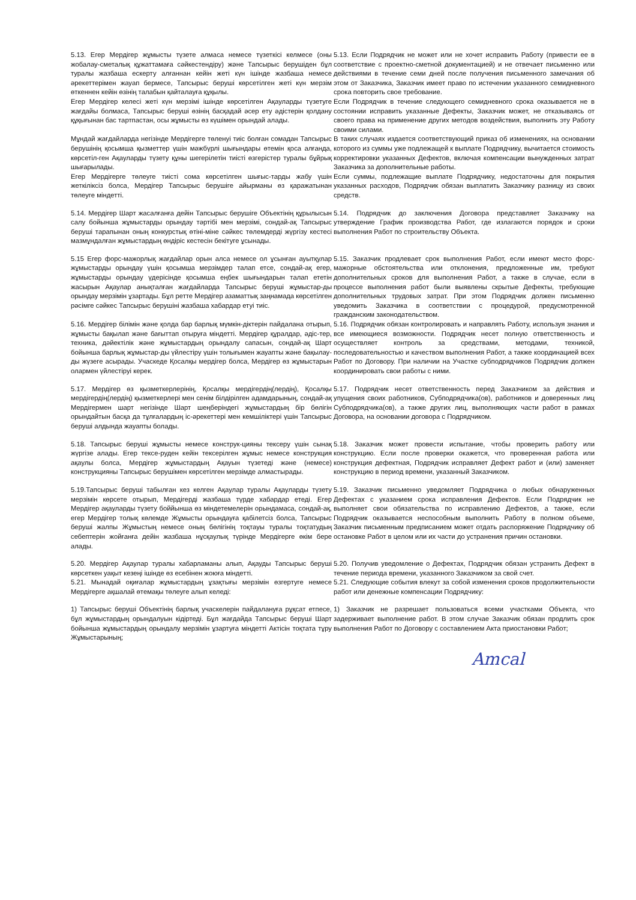| 5.13. Егер Мердігер жұмысты түзете алмаса немесе түзеткісі келмесе (оны жобалау-сметалық құжаттамаға сәйкестендіру) және Тапсырыс берушіден бұл туралы жазбаша ескерту алғаннан кейін жеті күн ішінде жазбаша немесе әрекеттерімен жауап бермесе, Тапсырыс беруші көрсетілген жеті күн мерзім өткеннен кейін өзінің талабын қайталауға құқылы. | 5.13. Если Подрядчик не может или не хочет исправить Работу (привести ее в соответствие с проектно-сметной документацией) и не отвечает письменно или действиями в течение семи дней после получения письменного замечания об этом от Заказчика, Заказчик имеет право по истечении указанного семидневного срока повторить свое требование. |
| Егер Мердігер келесі жеті күн мерзімі ішінде көрсетілген Ақауларды түзетуге жағдайы болмаса, Тапсырыс беруші өзінің басқадай әсер ету әдістерін қолдану құқығынан бас тартпастан, осы жұмысты өз күшімен орындай алады. | Если Подрядчик в течение следующего семидневного срока оказывается не в состоянии исправить указанные Дефекты, Заказчик может, не отказываясь от своего права на применение других методов воздействия, выполнить эту Работу своими силами. |
| Мұндай жағдайларда негізінде Мердігерге төленуі тиіс болған сомадан Тапсырыс берушінің қосымша қызметтер үшін мәжбүрлі шығындары өтемін қоса алғанда, көрсетіл-ген Ақауларды түзету құны шегерілетін тиісті өзгерістер туралы бұйрық шығарылады. | В таких случаях издается соответствующий приказ об изменениях, на основании которого из суммы уже подлежащей к выплате Подрядчику, вычитается стоимость корректировки указанных Дефектов, включая компенсации вынужденных затрат Заказчика за дополнительные работы. |
| Егер Мердігерге төлеуге тиісті сома көрсетілген шығыс-тарды жабу үшін жеткіліксіз болса, Мердігер Тапсырыс берушіге айырманы өз қаражатынан төлеуге міндетті. | Если суммы, подлежащие выплате Подрядчику, недостаточны для покрытия указанных расходов, Подрядчик обязан выплатить Заказчику разницу из своих средств. |
| 5.14. Мердігер Шарт жасалғанға дейін Тапсырыс берушіге Объектінің құрылысын салу бойынша жұмыстарды орындау тәртібі мен мерзімі, сондай-ақ Тапсырыс беруші тарапынан оның конкурстық өтіні-міне сәйкес төлемдерді жүргізу кестесі мазмұндалған жұмыстардың өндіріс кестесін бекітуге ұсынады. | 5.14. Подрядчик до заключения Договора представляет Заказчику на утверждение График производства Работ, где излагаются порядок и сроки выполнения Работ по строительству Объекта. |
| 5.15 Егер форс-мажорлық жағдайлар орын алса немесе ол ұсынған ауытқулар жұмыстарды орындау үшін қосымша мерзімдер талап етсе, сондай-ақ егер, жұмыстарды орындау үдерісінде қосымша еңбек шығындарын талап ететін жасырын Ақаулар анықталған жағдайларда Тапсырыс беруші жұмыстар-ды орындау мерзімін ұзартады. Бұл ретте Мердігер азаматтық заңнамада көрсетілген рәсімге сәйкес Тапсырыс берушіні жазбаша хабардар етуі тиіс. | 5.15. Заказчик продлевает срок выполнения Работ, если имеют место форс-мажорные обстоятельства или отклонения, предложенные им, требуют дополнительных сроков для выполнения Работ, а также в случае, если в процессе выполнения работ были выявлены скрытые Дефекты, требующие дополнительных трудовых затрат. При этом Подрядчик должен письменно уведомить Заказчика в соответствии с процедурой, предусмотренной гражданским законодательством. |
| 5.16. Мердігер білімін және қолда бар барлық мүмкін-діктерін пайдалана отырып, жұмысты бақылап және бағыттап отыруға міндетті. Мердігер құралдар, әдіс-тер, техника, дәйектілік және жұмыстардың орындалу сапасын, сондай-ақ Шарт бойынша барлық жұмыстар-ды үйлестіру үшін толығымен жауапты және бақылау-ды жүзеге асырады. Учаскеде Қосалқы мердігер болса, Мердігер өз жұмыстарын олармен үйлестіруі керек. | 5.16. Подрядчик обязан контролировать и направлять Работу, используя знания и все имеющиеся возможности. Подрядчик несет полную ответственность и осуществляет контроль за средствами, методами, техникой, последовательностью и качеством выполнения Работ, а также координацией всех Работ по Договору. При наличии на Участке субподрядчиков Подрядчик должен координировать свои работы с ними. |
| 5.17. Мердігер өз қызметкерлерінің, Қосалқы мердігердің(лердің), Қосалқы мердігердің(лердің) қызметкерлері мен сенім білдірілген адамдарының, сондай-ақ Мердігермен шарт негізінде Шарт шеңберіндегі жұмыстардың бір бөлігін орындайтын басқа да тұлғалардың іс-әрекеттері мен кемшіліктері үшін Тапсырыс беруші алдында жауапты болады. | 5.17. Подрядчик несет ответственность перед Заказчиком за действия и упущения своих работников, Субподрядчика(ов), работников и доверенных лиц Субподрядчика(ов), а также других лиц, выполняющих части работ в рамках Договора, на основании договора с Подрядчиком. |
| 5.18. Тапсырыс беруші жұмысты немесе конструк-цияны тексеру үшін сынақ жүргізе алады. Егер тексе-руден кейін тексерілген жұмыс немесе конструкция ақаулы болса, Мердігер жұмыстардың Ақауын түзетеді және (немесе) конструкцияны Тапсырыс берушімен көрсетілген мерзімде алмастырады. | 5.18. Заказчик может провести испытание, чтобы проверить работу или конструкцию. Если после проверки окажется, что проверенная работа или конструкция дефектная, Подрядчик исправляет Дефект работ и (или) заменяет конструкцию в период времени, указанный Заказчиком. |
| 5.19.Тапсырыс беруші табылған кез келген Ақаулар туралы Ақауларды түзету мерзімін көрсете отырып, Мердігерді жазбаша түрде хабардар етеді. Егер Мердігер ақауларды түзету боййынша өз міндетемелерін орындамаса, сондай-ақ, егер Мердігер толық көлемде Жұмысты орындауға қабілетсіз болса, Тапсырыс беруші жалпы Жұмыстың немесе оның бөлігінің тоқтауы туралы тоқтатудың себептерін жойғанға дейін жазбаша нұсқаулық түрінде Мердігерге өкім бере алады. | 5.19. Заказчик письменно уведомляет Подрядчика о любых обнаруженных Дефектах с указанием срока исправления Дефектов. Если Подрядчик не выполняет свои обязательства по исправлению Дефектов, а также, если Подрядчик оказывается неспособным выполнить Работу в полном объеме, Заказчик письменным предписанием может отдать распоряжение Подрядчику об остановке Работ в целом или их части до устранения причин остановки. |
| 5.20. Мердігер Ақаулар туралы хабарламаны алып, Ақауды Тапсырыс беруші көрсеткен уақыт кезеңі ішінде өз есебінен жоюға міндетті. | 5.20. Получив уведомление о Дефектах, Подрядчик обязан устранить Дефект в течение периода времени, указанного Заказчиком за свой счет. |
| 5.21. Мынадай оқиғалар жұмыстардың ұзақтығы мерзімін өзгертуге немесе Мердігерге ақшалай өтемақы төлеуге алып келеді: | 5.21. Следующие события влекут за собой изменения сроков продолжительности работ или денежные компенсации Подрядчику: |
| 1) Тапсырыс беруші Объектінің барлық учаскелерін пайдалануға рұқсат етпесе, бұл жұмыстардың орындалуын кідіртеді. Бұл жағдайда Тапсырыс беруші Шарт бойынша жұмыстардың орындалу мерзімін ұзартуға міндетті Актісін тоқтата тұру Жұмыстарының; | 1) Заказчик не разрешает пользоваться всеми участками Объекта, что задерживает выполнение работ. В этом случае Заказчик обязан продлить срок выполнения Работ по Договору с составлением Акта приостановки Работ; |
Amcal